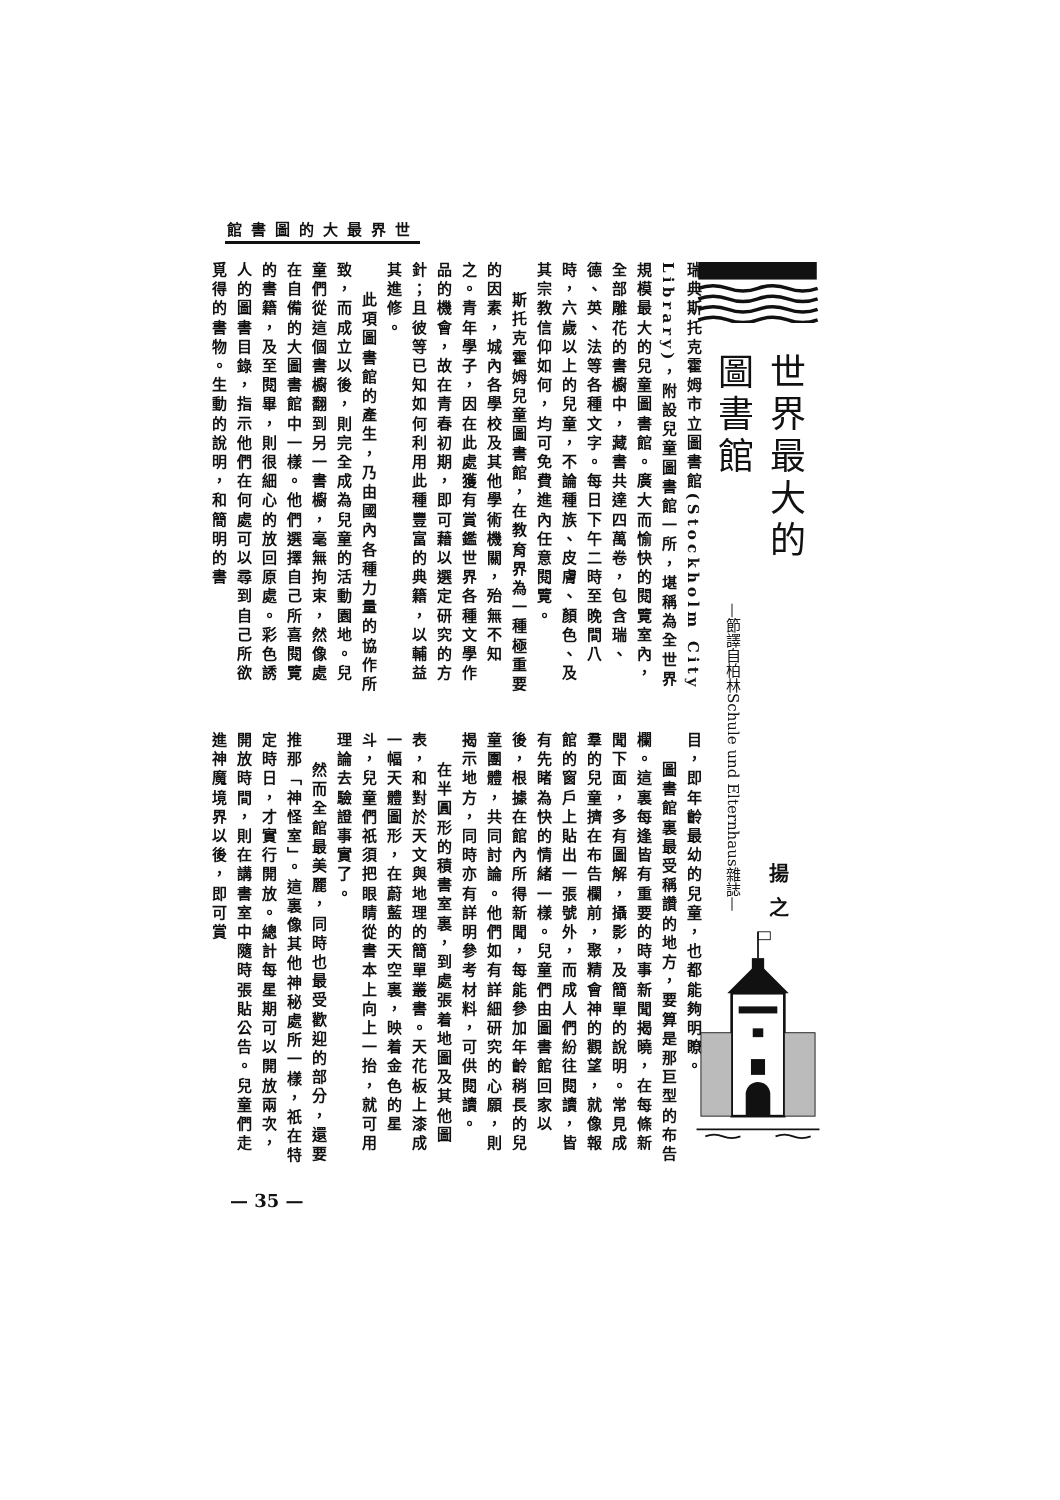世界最大的圖書館
世界最大的圖書館
揚之
—節譯自柏林Schule und Elternhaus雜誌—
瑞典斯托克霍姆市立圖書館(Stockholm City Library)，附設兒童圖書館一所，堪稱為全世界規模最大的兒童圖書館。廣大而愉快的閱覽室內，全部雕花的書櫥中，藏書共達四萬卷，包含瑞、德、英、法等各種文字。每日下午二時至晚間八時，六歲以上的兒童，不論種族、皮膚、顏色、及其宗教信仰如何，均可免費進內任意閱覽。
斯托克霍姆兒童圖書館，在教育界為一種極重要的因素，城內各學校及其他學術機關，殆無不知之。青年學子，因在此處獲有賞鑑世界各種文學作品的機會，故在青春初期，即可藉以選定研究的方針；且彼等已知如何利用此種豐富的典籍，以輔益其進修。
此項圖書館的產生，乃由國內各種力量的協作所致，而成立以後，則完全成為兒童的活動園地。兒童們從這個書櫥翻到另一書櫥，毫無拘束，然像處在自備的大圖書館中一樣。他們選擇自己所喜閱覽的書籍，及至閱畢，則很細心的放回原處。彩色誘人的圖書目錄，指示他們在何處可以尋到自己所欲覓得的書物。生動的說明，和簡明的書
目，即年齡最幼的兒童，也都能夠明瞭。
圖書館裏最受稱讚的地方，要算是那巨型的布告欄。這裏每逢皆有重要的時事新聞揭曉，在每條新聞下面，多有圖解，攝影，及簡單的說明。常見成羣的兒童擠在布告欄前，聚精會神的觀望，就像報館的窗戶上貼出一張號外，而成人們紛往閱讀，皆有先睹為快的情緒一樣。兒童們由圖書館回家以後，根據在館內所得新聞，每能參加年齡稍長的兒童團體，共同討論。他們如有詳細研究的心願，則揭示地方，同時亦有詳明參考材料，可供閱讀。
在半圓形的積書室裏，到處張着地圖及其他圖表，和對於天文與地理的簡單叢書。天花板上漆成一幅天體圖形，在蔚藍的天空裏，映着金色的星斗，兒童們祇須把眼睛從書本上向上一抬，就可用理論去驗證事實了。
然而全館最美麗，同時也最受歡迎的部分，還要推那「神怪室」。這裏像其他神秘處所一樣，祇在特定時日，才實行開放。總計每星期可以開放兩次，開放時間，則在講書室中隨時張貼公告。兒童們走進神魔境界以後，即可賞
— 35 —